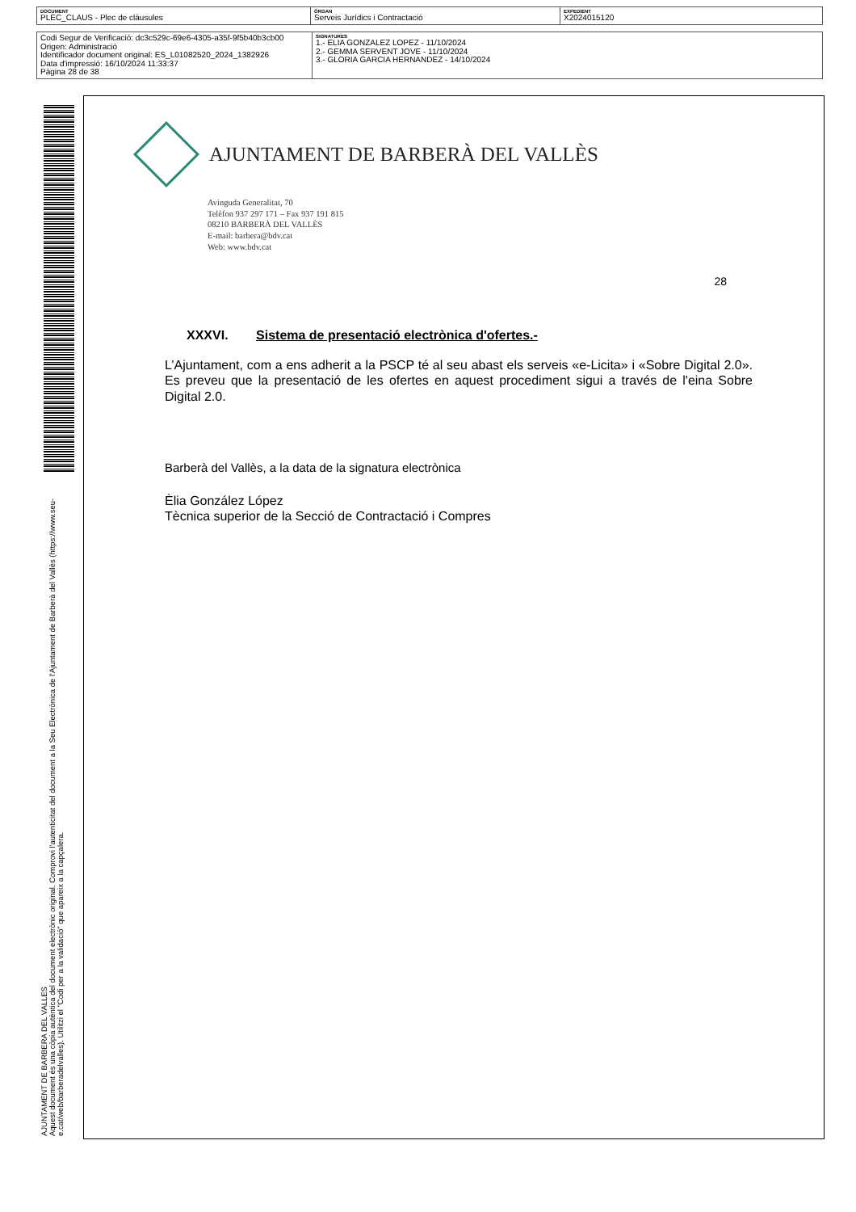| DOCUMENT PLEC_CLAUS - Plec de clàusules | ÒRGAN Serveis Jurídics i Contractació | EXPEDIENT X2024015120 |
| Codi Segur de Verificació: dc3c529c-69e6-4305-a35f-9f5b40b3cb00 Origen: Administració Identificador document original: ES_L01082520_2024_1382926 Data d'impressió: 16/10/2024 11:33:37 Pàgina 28 de 38 | SIGNATURES 1.- ELIA GONZALEZ LOPEZ - 11/10/2024 2.- GEMMA SERVENT JOVE - 11/10/2024 3.- GLORIA GARCIA HERNANDEZ - 14/10/2024 |
AJUNTAMENT DE BARBERA DEL VALLES
Aquest document és una còpia autèntica del document electrònic original. Comprovi l'autenticitat del document a la Seu Electrònica de l'Ajuntament de Barberà del Vallès (https://www.seu-e.cat/web/barberadelvalles). Utilitzi el "Codi per a la validació" que apareix a la capçalera.
AJUNTAMENT DE BARBERÀ DEL VALLÈS
Avinguda Generalitat, 70
Telèfon 937 297 171 – Fax 937 191 815
08210 BARBERÀ DEL VALLÈS
E-mail: barbera@bdv.cat
Web: www.bdv.cat
28
XXXVI. Sistema de presentació electrònica d'ofertes.-
L’Ajuntament, com a ens adherit a la PSCP té al seu abast els serveis «e-Licita» i «Sobre Digital 2.0». Es preveu que la presentació de les ofertes en aquest procediment sigui a través de l'eina Sobre Digital 2.0.
Barberà del Vallès, a la data de la signatura electrònica
Èlia González López
Tècnica superior de la Secció de Contractació i Compres